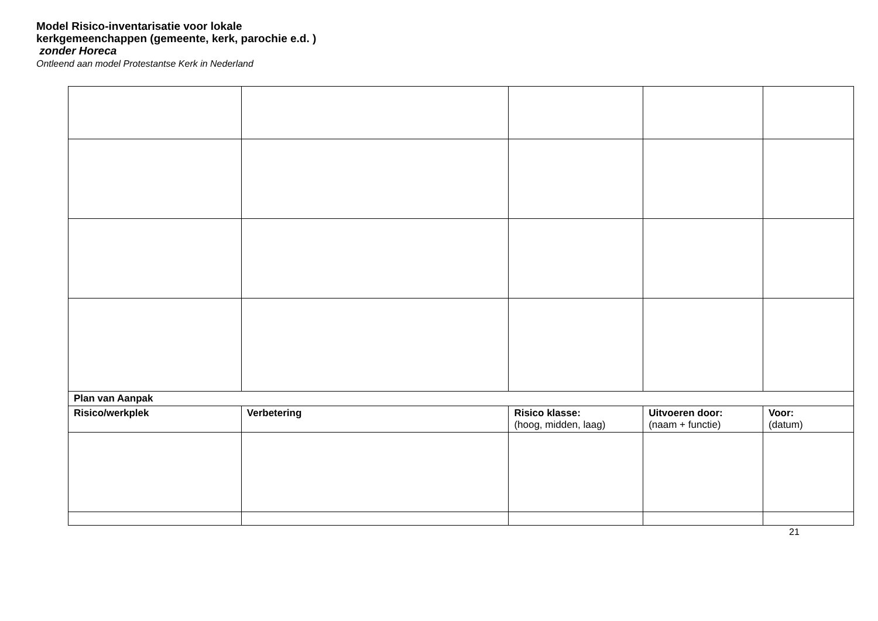Model Risico-inventarisatie voor lokale kerkgemeenchappen (gemeente, kerk, parochie e.d. ) zonder Horeca
Ontleend aan model Protestantse Kerk in Nederland
| Plan van Aanpak | | | | |
| Risico/werkplek | Verbetering | Risico klasse: (hoog, midden, laag) | Uitvoeren door: (naam + functie) | Voor: (datum) |
21